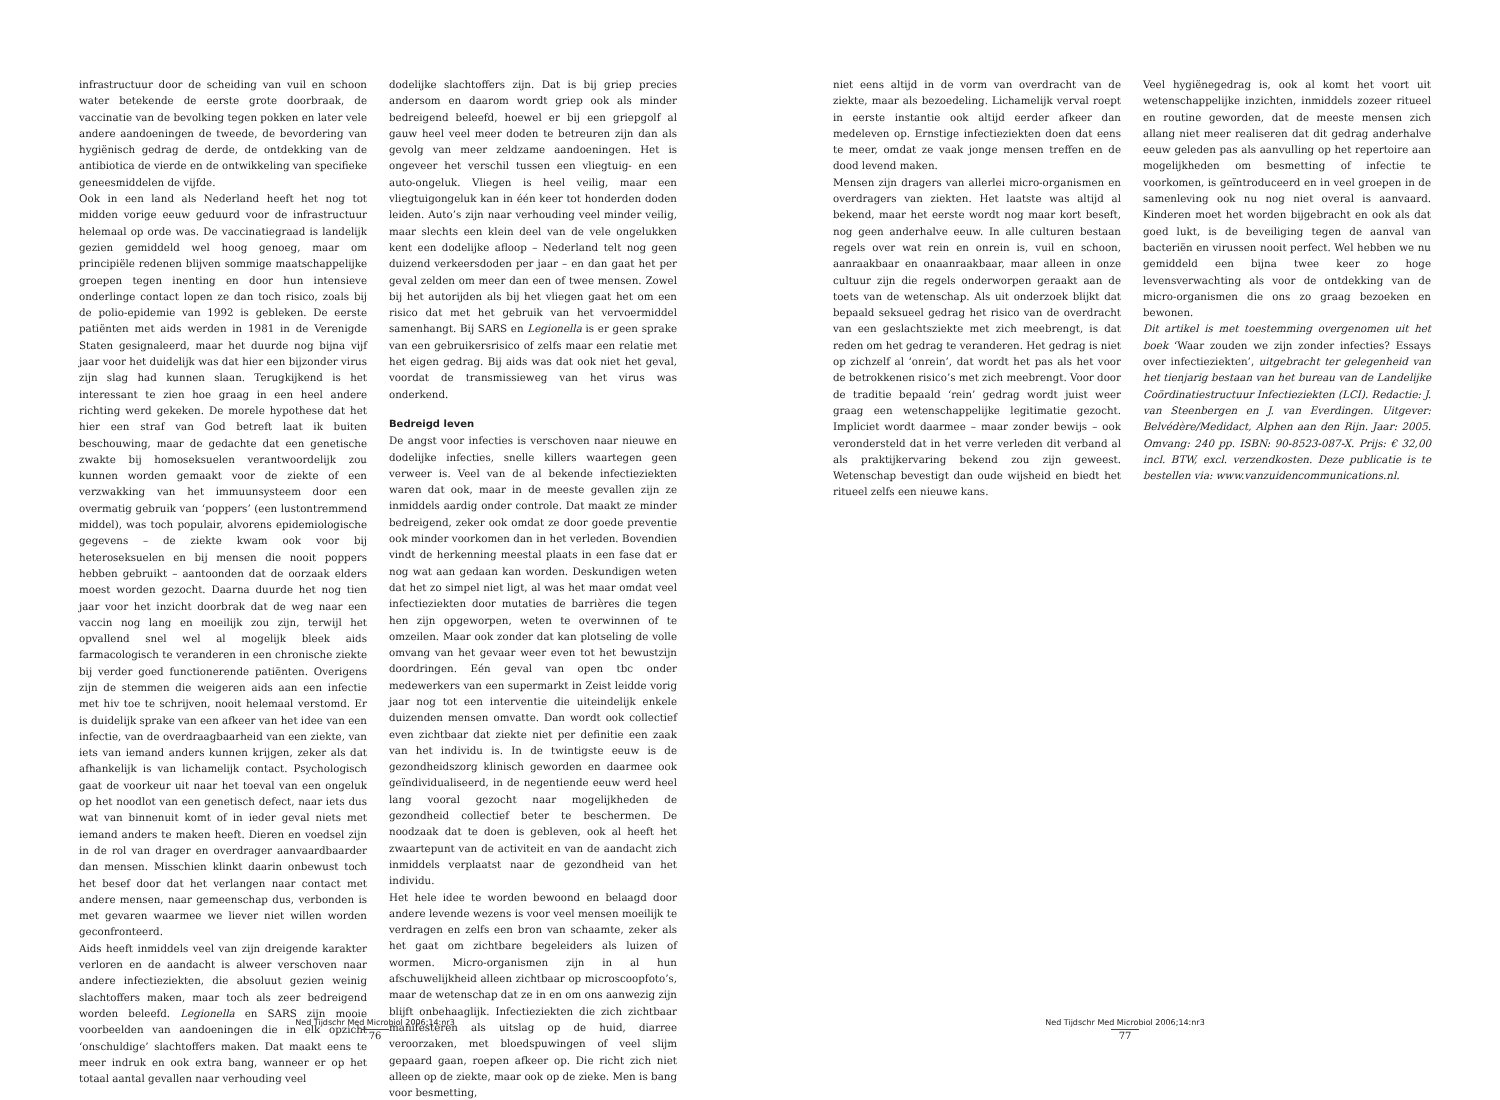infrastructuur door de scheiding van vuil en schoon water betekende de eerste grote doorbraak, de vaccinatie van de bevolking tegen pokken en later vele andere aandoeningen de tweede, de bevordering van hygiënisch gedrag de derde, de ontdekking van de antibiotica de vierde en de ontwikkeling van specifieke geneesmiddelen de vijfde.
Ook in een land als Nederland heeft het nog tot midden vorige eeuw geduurd voor de infrastructuur helemaal op orde was. De vaccinatiegraad is landelijk gezien gemiddeld wel hoog genoeg, maar om principiële redenen blijven sommige maatschappelijke groepen tegen inenting en door hun intensieve onderlinge contact lopen ze dan toch risico, zoals bij de polio-epidemie van 1992 is gebleken. De eerste patiënten met aids werden in 1981 in de Verenigde Staten gesignaleerd, maar het duurde nog bijna vijf jaar voor het duidelijk was dat hier een bijzonder virus zijn slag had kunnen slaan. Terugkijkend is het interessant te zien hoe graag in een heel andere richting werd gekeken. De morele hypothese dat het hier een straf van God betreft laat ik buiten beschouwing, maar de gedachte dat een genetische zwakte bij homoseksuelen verantwoordelijk zou kunnen worden gemaakt voor de ziekte of een verzwakking van het immuunsysteem door een overmatig gebruik van ‘poppers’ (een lustontremmend middel), was toch populair, alvorens epidemiologische gegevens – de ziekte kwam ook voor bij heteroseksuelen en bij mensen die nooit poppers hebben gebruikt – aantoonden dat de oorzaak elders moest worden gezocht. Daarna duurde het nog tien jaar voor het inzicht doorbrak dat de weg naar een vaccin nog lang en moeilijk zou zijn, terwijl het opvallend snel wel al mogelijk bleek aids farmacologisch te veranderen in een chronische ziekte bij verder goed functionerende patiënten. Overigens zijn de stemmen die weigeren aids aan een infectie met hiv toe te schrijven, nooit helemaal verstomd. Er is duidelijk sprake van een afkeer van het idee van een infectie, van de overdraagbaarheid van een ziekte, van iets van iemand anders kunnen krijgen, zeker als dat afhankelijk is van lichamelijk contact. Psychologisch gaat de voorkeur uit naar het toeval van een ongeluk op het noodlot van een genetisch defect, naar iets dus wat van binnenuit komt of in ieder geval niets met iemand anders te maken heeft. Dieren en voedsel zijn in de rol van drager en overdrager aanvaardbaarder dan mensen. Misschien klinkt daarin onbewust toch het besef door dat het verlangen naar contact met andere mensen, naar gemeenschap dus, verbonden is met gevaren waarmee we liever niet willen worden geconfronteerd.
Aids heeft inmiddels veel van zijn dreigende karakter verloren en de aandacht is alweer verschoven naar andere infectieziekten, die absoluut gezien weinig slachtoffers maken, maar toch als zeer bedreigend worden beleefd. Legionella en SARS zijn mooie voorbeelden van aandoeningen die in elk opzicht ‘onschuldige’ slachtoffers maken. Dat maakt eens te meer indruk en ook extra bang, wanneer er op het totaal aantal gevallen naar verhouding veel
dodelijke slachtoffers zijn. Dat is bij griep precies andersom en daarom wordt griep ook als minder bedreigend beleefd, hoewel er bij een griepgolf al gauw heel veel meer doden te betreuren zijn dan als gevolg van meer zeldzame aandoeningen. Het is ongeveer het verschil tussen een vliegtuig- en een auto-ongeluk. Vliegen is heel veilig, maar een vliegtuigongeluk kan in één keer tot honderden doden leiden. Auto’s zijn naar verhouding veel minder veilig, maar slechts een klein deel van de vele ongelukken kent een dodelijke afloop – Nederland telt nog geen duizend verkeersdoden per jaar – en dan gaat het per geval zelden om meer dan een of twee mensen. Zowel bij het autorijden als bij het vliegen gaat het om een risico dat met het gebruik van het vervoermiddel samenhangt. Bij SARS en Legionella is er geen sprake van een gebruikersrisico of zelfs maar een relatie met het eigen gedrag. Bij aids was dat ook niet het geval, voordat de transmissieweg van het virus was onderkend.
Bedreigd leven
De angst voor infecties is verschoven naar nieuwe en dodelijke infecties, snelle killers waartegen geen verweer is. Veel van de al bekende infectieziekten waren dat ook, maar in de meeste gevallen zijn ze inmiddels aardig onder controle. Dat maakt ze minder bedreigend, zeker ook omdat ze door goede preventie ook minder voorkomen dan in het verleden. Bovendien vindt de herkenning meestal plaats in een fase dat er nog wat aan gedaan kan worden. Deskundigen weten dat het zo simpel niet ligt, al was het maar omdat veel infectieziekten door mutaties de barrières die tegen hen zijn opgeworpen, weten te overwinnen of te omzeilen. Maar ook zonder dat kan plotseling de volle omvang van het gevaar weer even tot het bewustzijn doordringen. Eén geval van open tbc onder medewerkers van een supermarkt in Zeist leidde vorig jaar nog tot een interventie die uiteindelijk enkele duizenden mensen omvatte. Dan wordt ook collectief even zichtbaar dat ziekte niet per definitie een zaak van het individu is. In de twintigste eeuw is de gezondheidszorg klinisch geworden en daarmee ook geïndividualiseerd, in de negentiende eeuw werd heel lang vooral gezocht naar mogelijkheden de gezondheid collectief beter te beschermen. De noodzaak dat te doen is gebleven, ook al heeft het zwaartepunt van de activiteit en van de aandacht zich inmiddels verplaatst naar de gezondheid van het individu.
Het hele idee te worden bewoond en belaagd door andere levende wezens is voor veel mensen moeilijk te verdragen en zelfs een bron van schaamte, zeker als het gaat om zichtbare begeleiders als luizen of wormen. Micro-organismen zijn in al hun afschuwelijkheid alleen zichtbaar op microscoopfoto’s, maar de wetenschap dat ze in en om ons aanwezig zijn blijft onbehaaglijk. Infectieziekten die zich zichtbaar manifesteren als uitslag op de huid, diarree veroorzaken, met bloedspuwingen of veel slijm gepaard gaan, roepen afkeer op. Die richt zich niet alleen op de ziekte, maar ook op de zieke. Men is bang voor besmetting,
Ned Tijdschr Med Microbiol 2006;14:nr3
76
niet eens altijd in de vorm van overdracht van de ziekte, maar als bezoedeling. Lichamelijk verval roept in eerste instantie ook altijd eerder afkeer dan medeleven op. Ernstige infectieziekten doen dat eens te meer, omdat ze vaak jonge mensen treffen en de dood levend maken.
Mensen zijn dragers van allerlei micro-organismen en overdragers van ziekten. Het laatste was altijd al bekend, maar het eerste wordt nog maar kort beseft, nog geen anderhalve eeuw. In alle culturen bestaan regels over wat rein en onrein is, vuil en schoon, aanraakbaar en onaanraakbaar, maar alleen in onze cultuur zijn die regels onderworpen geraakt aan de toets van de wetenschap. Als uit onderzoek blijkt dat bepaald seksueel gedrag het risico van de overdracht van een geslachtsziekte met zich meebrengt, is dat reden om het gedrag te veranderen. Het gedrag is niet op zichzelf al ‘onrein’, dat wordt het pas als het voor de betrokkenen risico’s met zich meebrengt. Voor door de traditie bepaald ‘rein’ gedrag wordt juist weer graag een wetenschappelijke legitimatie gezocht. Impliciet wordt daarmee – maar zonder bewijs – ook verondersteld dat in het verre verleden dit verband al als praktijkervaring bekend zou zijn geweest. Wetenschap bevestigt dan oude wijsheid en biedt het ritueel zelfs een nieuwe kans.
Veel hygiënegedrag is, ook al komt het voort uit wetenschappelijke inzichten, inmiddels zozeer ritueel en routine geworden, dat de meeste mensen zich allang niet meer realiseren dat dit gedrag anderhalve eeuw geleden pas als aanvulling op het repertoire aan mogelijkheden om besmetting of infectie te voorkomen, is geïntroduceerd en in veel groepen in de samenleving ook nu nog niet overal is aanvaard. Kinderen moet het worden bijgebracht en ook als dat goed lukt, is de beveiliging tegen de aanval van bacteriën en virussen nooit perfect. Wel hebben we nu gemiddeld een bijna twee keer zo hoge levensverwachting als voor de ontdekking van de micro-organismen die ons zo graag bezoeken en bewonen.
Dit artikel is met toestemming overgenomen uit het boek ‘Waar zouden we zijn zonder infecties? Essays over infectieziekten’, uitgebracht ter gelegenheid van het tienjarig bestaan van het bureau van de Landelijke Coördinatiestructuur Infectieziekten (LCI). Redactie: J. van Steenbergen en J. van Everdingen. Uitgever: Belvédère/Medidact, Alphen aan den Rijn. Jaar: 2005. Omvang: 240 pp. ISBN: 90-8523-087-X. Prijs: € 32,00 incl. BTW, excl. verzendkosten. Deze publicatie is te bestellen via: www.vanzuidencommunications.nl.
Ned Tijdschr Med Microbiol 2006;14:nr3
77